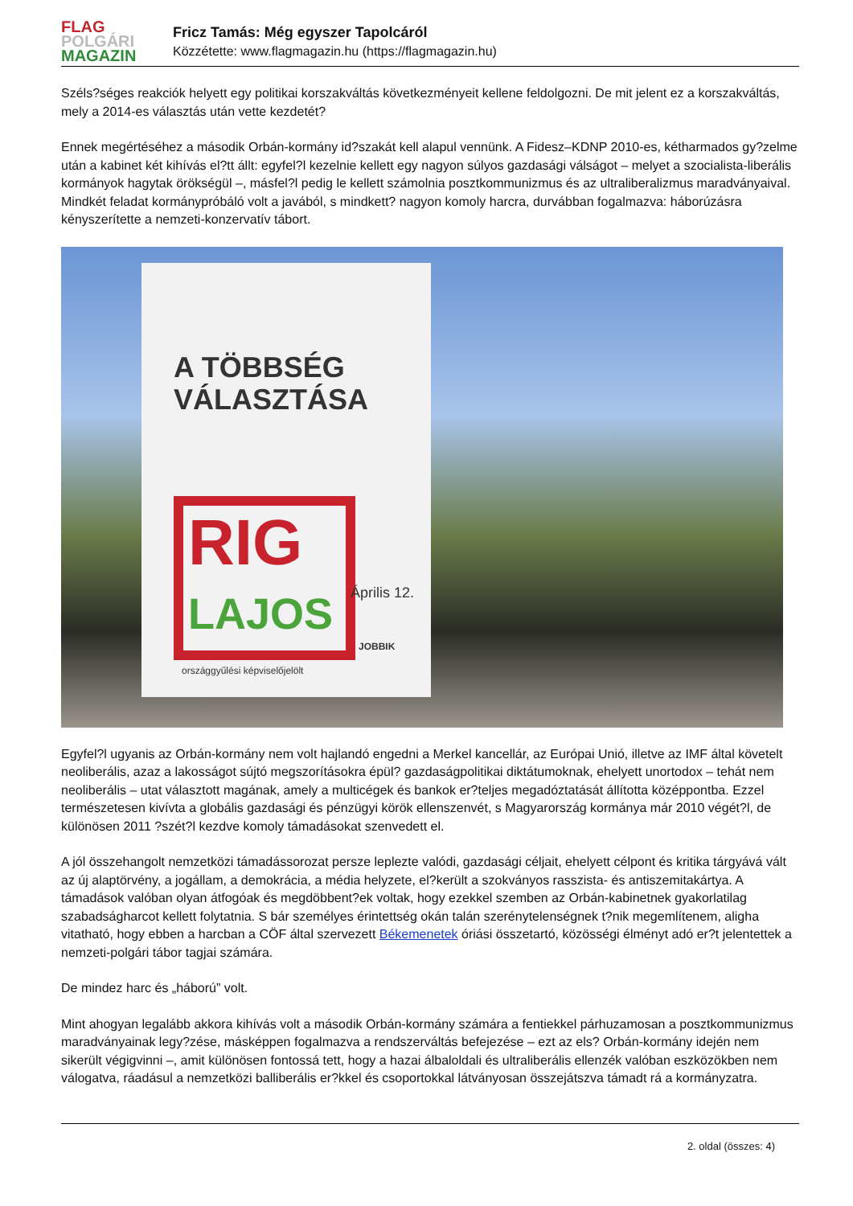FLAG
POLGÁRI
MAGAZIN
Fricz Tamás: Még egyszer Tapolcáról
Közzétette: www.flagmagazin.hu (https://flagmagazin.hu)
Széls?séges reakciók helyett egy politikai korszakváltás következményeit kellene feldolgozni. De mit jelent ez a korszakváltás, mely a 2014-es választás után vette kezdetét?
Ennek megértéséhez a második Orbán-kormány id?szakát kell alapul vennünk. A Fidesz–KDNP 2010-es, kétharmados gy?zelme után a kabinet két kihívás el?tt állt: egyfel?l kezelnie kellett egy nagyon súlyos gazdasági válságot – melyet a szocialista-liberális kormányok hagytak örökségül –, másfel?l pedig le kellett számolnia posztkommunizmus és az ultraliberalizmus maradványaival. Mindkét feladat kormánypróbáló volt a javából, s mindkett? nagyon komoly harcra, durvábban fogalmazva: háborúzásra kényszerítette a nemzeti-konzervatív tábort.
A TÖBBSÉG
VÁLASZTÁSA
RIG
LAJOS
országgyűlési képviselőjelölt
Április 12.
JOBBIK
Egyfel?l ugyanis az Orbán-kormány nem volt hajlandó engedni a Merkel kancellár, az Európai Unió, illetve az IMF által követelt neoliberális, azaz a lakosságot sújtó megszorításokra épül? gazdaságpolitikai diktátumoknak, ehelyett unortodox – tehát nem neoliberális – utat választott magának, amely a multicégek és bankok er?teljes megadóztatását állította középpontba. Ezzel természetesen kivívta a globális gazdasági és pénzügyi körök ellenszenvét, s Magyarország kormánya már 2010 végét?l, de különösen 2011 ?szét?l kezdve komoly támadásokat szenvedett el.
A jól összehangolt nemzetközi támadássorozat persze leplezte valódi, gazdasági céljait, ehelyett célpont és kritika tárgyává vált az új alaptörvény, a jogállam, a demokrácia, a média helyzete, el?került a szokványos rasszista- és antiszemitakártya. A támadások valóban olyan átfogóak és megdöbbent?ek voltak, hogy ezekkel szemben az Orbán-kabinetnek gyakorlatilag szabadságharcot kellett folytatnia. S bár személyes érintettség okán talán szerénytelenségnek t?nik megemlítenem, aligha vitatható, hogy ebben a harcban a CÖF által szervezett Békemenetek óriási összetartó, közösségi élményt adó er?t jelentettek a nemzeti-polgári tábor tagjai számára.
De mindez harc és „háború” volt.
Mint ahogyan legalább akkora kihívás volt a második Orbán-kormány számára a fentiekkel párhuzamosan a posztkommunizmus maradványainak legy?zése, másképpen fogalmazva a rendszerváltás befejezése – ezt az els? Orbán-kormány idején nem sikerült végigvinni –, amit különösen fontossá tett, hogy a hazai álbaloldali és ultraliberális ellenzék valóban eszközökben nem válogatva, ráadásul a nemzetközi balliberális er?kkel és csoportokkal látványosan összejátszva támadt rá a kormányzatra.
2. oldal (összes: 4)